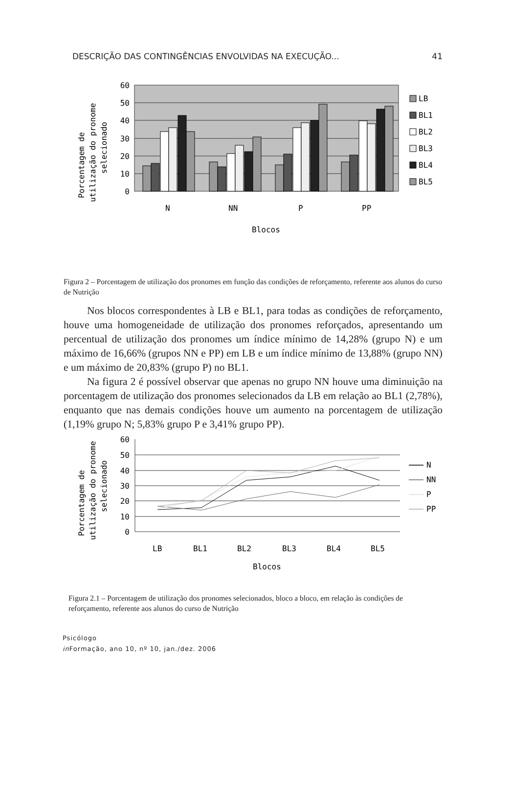DESCRIÇÃO DAS CONTINGÊNCIAS ENVOLVIDAS NA EXECUÇÃO... 41
60
50
40
30
20
10
0
N
NN
P
PP
Blocos
Porcentagem de
utilização do pronome
selecionado
LB
BL1
BL2
BL3
BL4
BL5
Figura 2 – Porcentagem de utilização dos pronomes em função das condições de reforçamento, referente aos alunos do curso de Nutrição
Nos blocos correspondentes à LB e BL1, para todas as condições de reforçamento, houve uma homogeneidade de utilização dos pronomes reforçados, apresentando um percentual de utilização dos pronomes um índice mínimo de 14,28% (grupo N) e um máximo de 16,66% (grupos NN e PP) em LB e um índice mínimo de 13,88% (grupo NN) e um máximo de 20,83% (grupo P) no BL1.
Na figura 2 é possível observar que apenas no grupo NN houve uma diminuição na porcentagem de utilização dos pronomes selecionados da LB em relação ao BL1 (2,78%), enquanto que nas demais condições houve um aumento na porcentagem de utilização (1,19% grupo N; 5,83% grupo P e 3,41% grupo PP).
60
50
40
30
20
10
0
LB
BL1
BL2
BL3
BL4
BL5
Blocos
Porcentagem de
utilização do pronome
selecionado
N
NN
P
PP
Figura 2.1 – Porcentagem de utilização dos pronomes selecionados, bloco a bloco, em relação às condições de reforçamento, referente aos alunos do curso de Nutrição
Psicólogo
in Formação, ano 10, nº 10, jan./dez. 2006